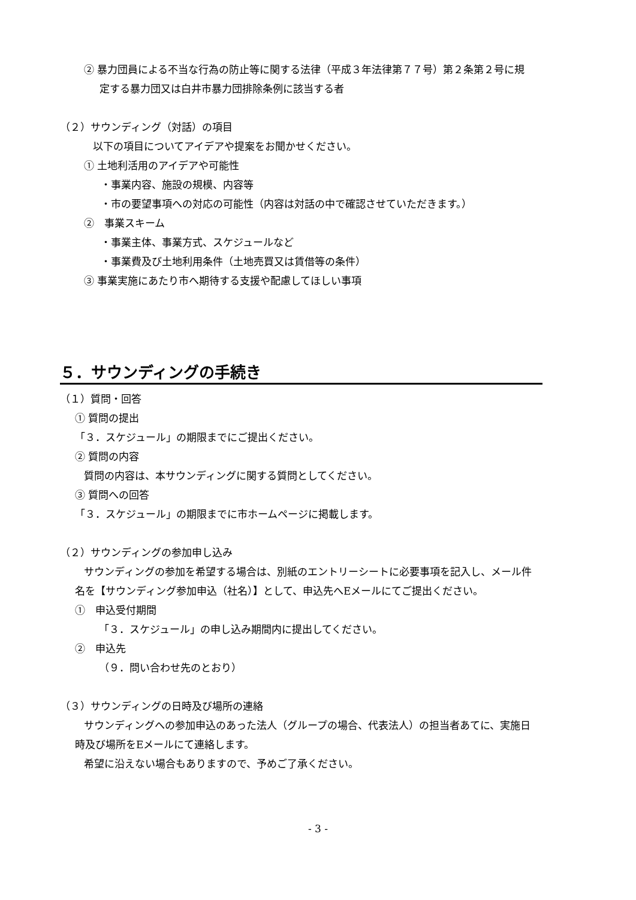② 暴力団員による不当な行為の防止等に関する法律（平成３年法律第７７号）第２条第２号に規
定する暴力団又は白井市暴力団排除条例に該当する者
（２）サウンディング（対話）の項目
以下の項目についてアイデアや提案をお聞かせください。
① 土地利活用のアイデアや可能性
・事業内容、施設の規模、内容等
・市の要望事項への対応の可能性（内容は対話の中で確認させていただきます。）
②　事業スキーム
・事業主体、事業方式、スケジュールなど
・事業費及び土地利用条件（土地売買又は賃借等の条件）
③ 事業実施にあたり市へ期待する支援や配慮してほしい事項
５．サウンディングの手続き
（１）質問・回答
① 質問の提出
「３．スケジュール」の期限までにご提出ください。
② 質問の内容
質問の内容は、本サウンディングに関する質問としてください。
③ 質問への回答
「３．スケジュール」の期限までに市ホームページに掲載します。
（２）サウンディングの参加申し込み
サウンディングの参加を希望する場合は、別紙のエントリーシートに必要事項を記入し、メール件
名を【サウンディング参加申込（社名）】として、申込先へEメールにてご提出ください。
①　申込受付期間
「３．スケジュール」の申し込み期間内に提出してください。
②　申込先
（９．問い合わせ先のとおり）
（３）サウンディングの日時及び場所の連絡
サウンディングへの参加申込のあった法人（グループの場合、代表法人）の担当者あてに、実施日
時及び場所をEメールにて連絡します。
希望に沿えない場合もありますので、予めご了承ください。
- 3 -